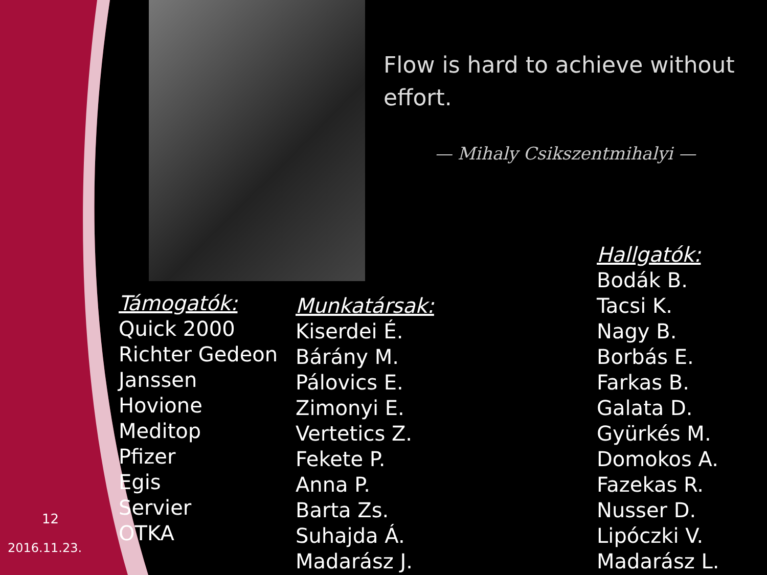Flow is hard to achieve without effort.
— Mihaly Csikszentmihalyi —
Támogatók:
Quick 2000
Richter Gedeon
Janssen
Hovione
Meditop
Pfizer
Egis
Servier
OTKA
Munkatársak:
Kiserdei É.
Bárány M.
Pálovics E.
Zimonyi E.
Vertetics Z.
Fekete P.
Anna P.
Barta Zs.
Suhajda Á.
Madarász J.
Hallgatók:
Bodák B.
Tacsi K.
Nagy B.
Borbás E.
Farkas B.
Galata D.
Gyürkés M.
Domokos A.
Fazekas R.
Nusser D.
Lipóczki V.
Madarász L.
12
2016.11.23.